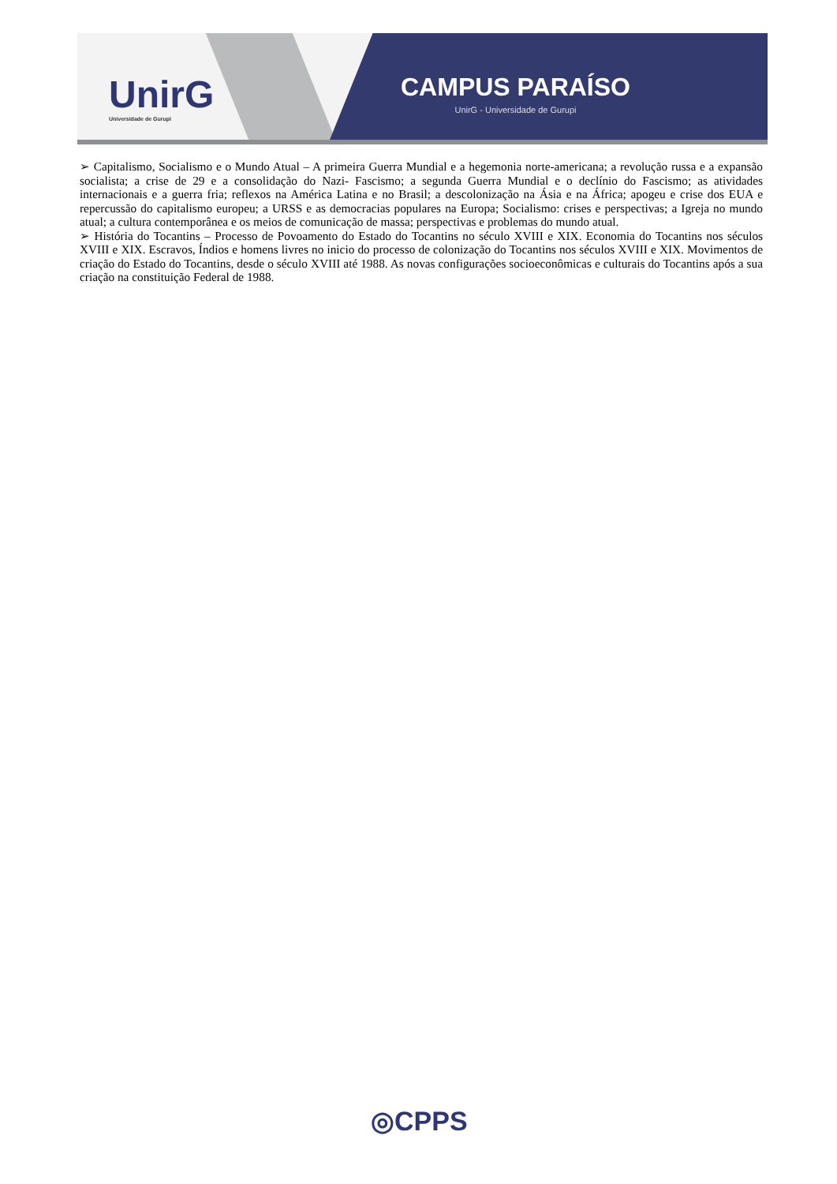UnirG
Universidade de Gurupi
CAMPUS PARAÍSO
UnirG - Universidade de Gurupi
➢ Capitalismo, Socialismo e o Mundo Atual – A primeira Guerra Mundial e a hegemonia norte-americana; a revolução russa e a expansão socialista; a crise de 29 e a consolidação do Nazi- Fascismo; a segunda Guerra Mundial e o declínio do Fascismo; as atividades internacionais e a guerra fria; reflexos na América Latina e no Brasil; a descolonização na Ásia e na África; apogeu e crise dos EUA e repercussão do capitalismo europeu; a URSS e as democracias populares na Europa; Socialismo: crises e perspectivas; a Igreja no mundo atual; a cultura contemporânea e os meios de comunicação de massa; perspectivas e problemas do mundo atual.
➢ História do Tocantins – Processo de Povoamento do Estado do Tocantins no século XVIII e XIX. Economia do Tocantins nos séculos XVIII e XIX. Escravos, Índios e homens livres no inicio do processo de colonização do Tocantins nos séculos XVIII e XIX. Movimentos de criação do Estado do Tocantins, desde o século XVIII até 1988. As novas configurações socioeconômicas e culturais do Tocantins após a sua criação na constituição Federal de 1988.
◎CPPS